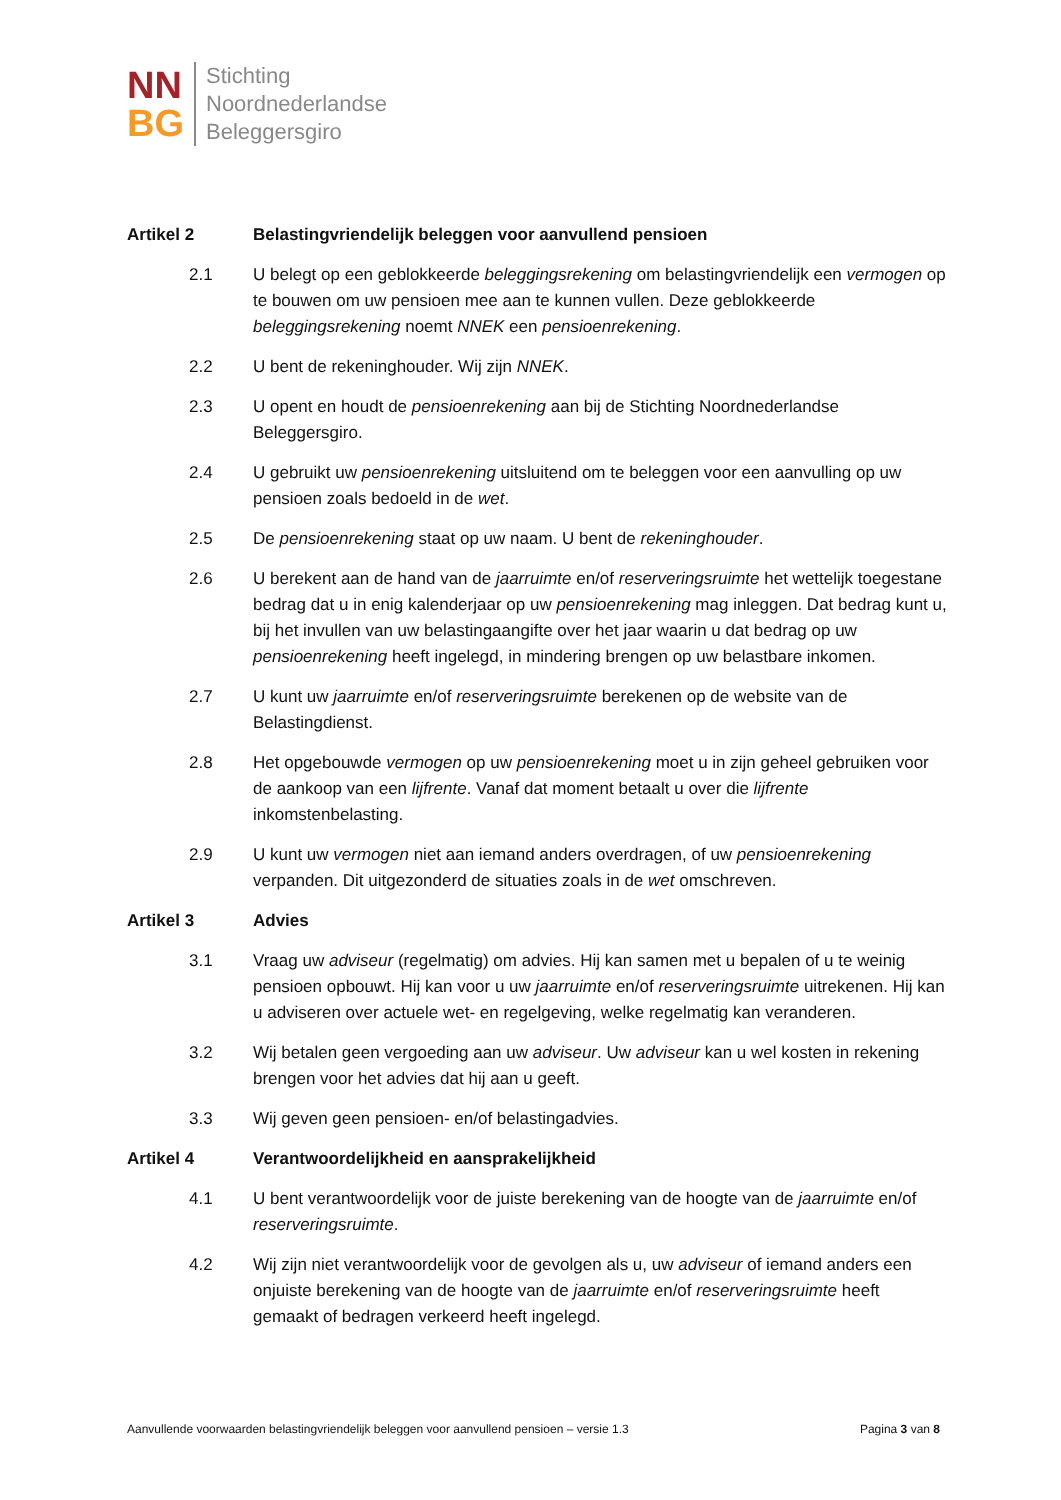NN
BG
Stichting
Noordnederlandse
Beleggersgiro
Artikel 2 Belastingvriendelijk beleggen voor aanvullend pensioen
2.1 U belegt op een geblokkeerde beleggingsrekening om belastingvriendelijk een vermogen op te bouwen om uw pensioen mee aan te kunnen vullen. Deze geblokkeerde beleggingsrekening noemt NNEK een pensioenrekening.
2.2 U bent de rekeninghouder. Wij zijn NNEK.
2.3 U opent en houdt de pensioenrekening aan bij de Stichting Noordnederlandse Beleggersgiro.
2.4 U gebruikt uw pensioenrekening uitsluitend om te beleggen voor een aanvulling op uw pensioen zoals bedoeld in de wet.
2.5 De pensioenrekening staat op uw naam. U bent de rekeninghouder.
2.6 U berekent aan de hand van de jaarruimte en/of reserveringsruimte het wettelijk toegestane bedrag dat u in enig kalenderjaar op uw pensioenrekening mag inleggen. Dat bedrag kunt u, bij het invullen van uw belastingaangifte over het jaar waarin u dat bedrag op uw pensioenrekening heeft ingelegd, in mindering brengen op uw belastbare inkomen.
2.7 U kunt uw jaarruimte en/of reserveringsruimte berekenen op de website van de Belastingdienst.
2.8 Het opgebouwde vermogen op uw pensioenrekening moet u in zijn geheel gebruiken voor de aankoop van een lijfrente. Vanaf dat moment betaalt u over die lijfrente inkomstenbelasting.
2.9 U kunt uw vermogen niet aan iemand anders overdragen, of uw pensioenrekening verpanden. Dit uitgezonderd de situaties zoals in de wet omschreven.
Artikel 3 Advies
3.1 Vraag uw adviseur (regelmatig) om advies. Hij kan samen met u bepalen of u te weinig pensioen opbouwt. Hij kan voor u uw jaarruimte en/of reserveringsruimte uitrekenen. Hij kan u adviseren over actuele wet- en regelgeving, welke regelmatig kan veranderen.
3.2 Wij betalen geen vergoeding aan uw adviseur. Uw adviseur kan u wel kosten in rekening brengen voor het advies dat hij aan u geeft.
3.3 Wij geven geen pensioen- en/of belastingadvies.
Artikel 4 Verantwoordelijkheid en aansprakelijkheid
4.1 U bent verantwoordelijk voor de juiste berekening van de hoogte van de jaarruimte en/of reserveringsruimte.
4.2 Wij zijn niet verantwoordelijk voor de gevolgen als u, uw adviseur of iemand anders een onjuiste berekening van de hoogte van de jaarruimte en/of reserveringsruimte heeft gemaakt of bedragen verkeerd heeft ingelegd.
Aanvullende voorwaarden belastingvriendelijk beleggen voor aanvullend pensioen – versie 1.3 Pagina 3 van 8